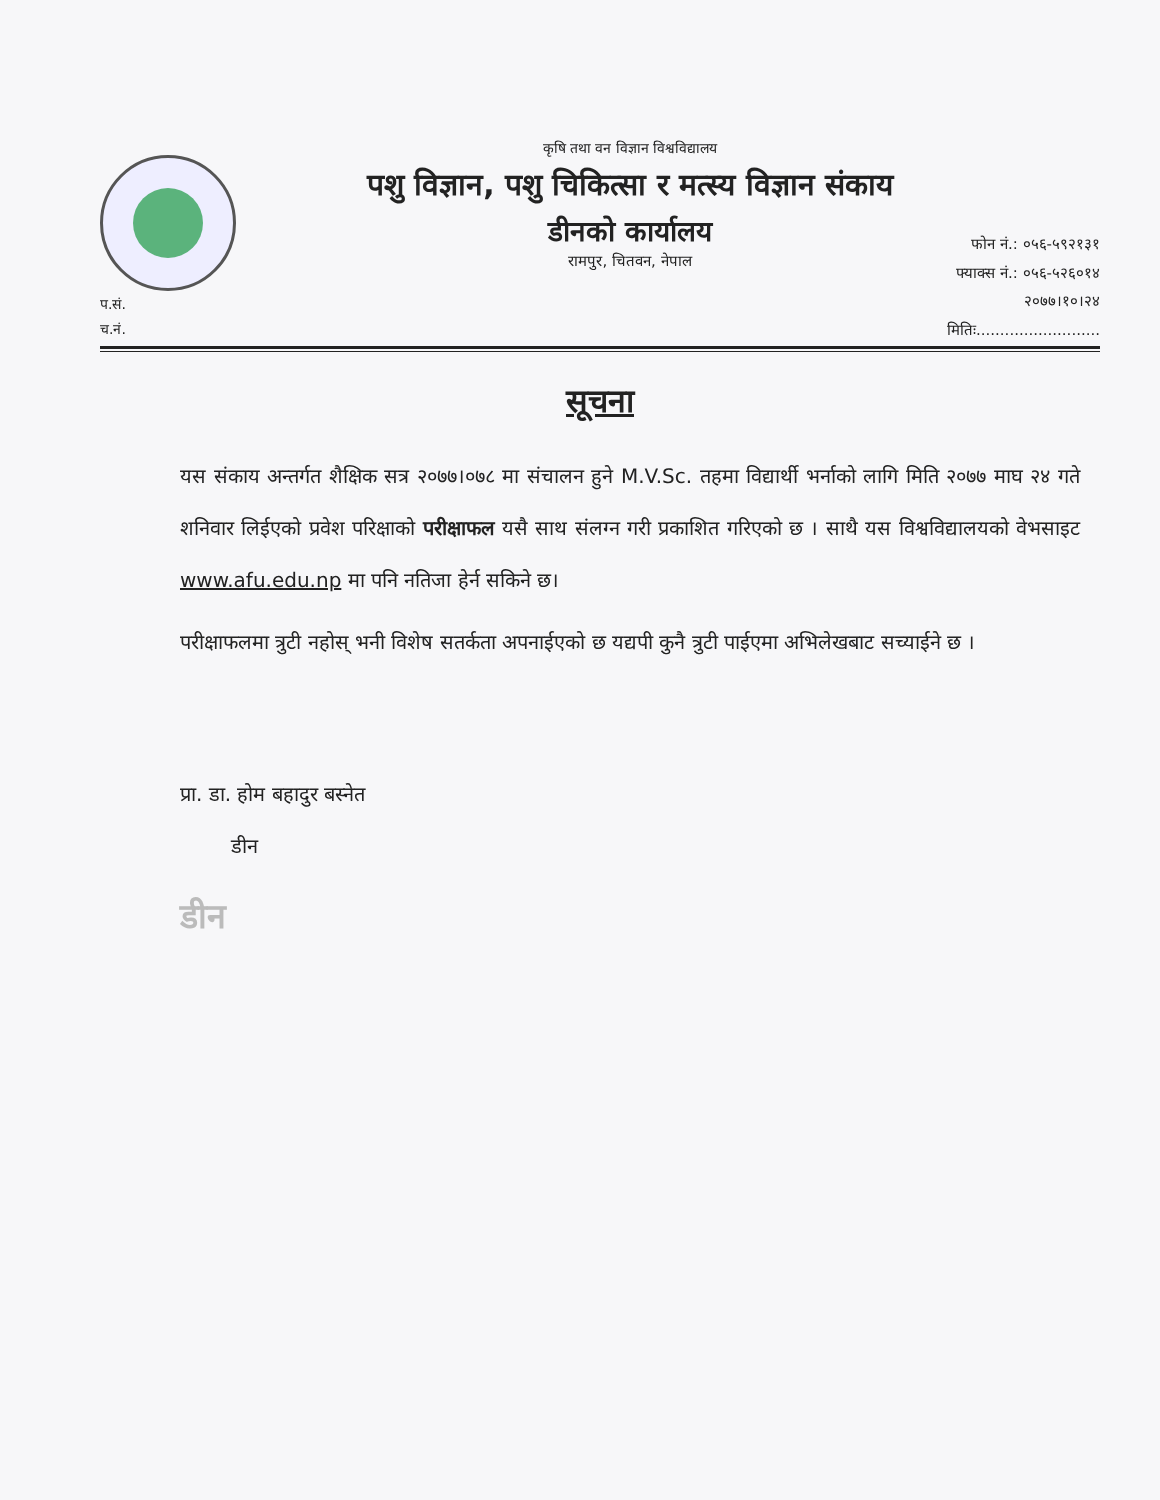कृषि तथा वन विज्ञान विश्वविद्यालय
पशु विज्ञान, पशु चिकित्सा र मत्स्य विज्ञान संकाय
डीनको कार्यालय
रामपुर, चितवन, नेपाल
फोन नं.: ०५६-५९२१३१
फ्याक्स नं.: ०५६-५२६०१४
२०७७।१०।२४
मितिः..........................
प.सं.
च.नं.
सूचना
यस संकाय अन्तर्गत शैक्षिक सत्र २०७७।०७८ मा संचालन हुने M.V.Sc. तहमा विद्यार्थी भर्नाको लागि मिति २०७७ माघ २४ गते शनिवार लिईएको प्रवेश परिक्षाको परीक्षाफल यसै साथ संलग्न गरी प्रकाशित गरिएको छ । साथै यस विश्वविद्यालयको वेभसाइट www.afu.edu.np मा पनि नतिजा हेर्न सकिने छ।
परीक्षाफलमा त्रुटी नहोस् भनी विशेष सतर्कता अपनाईएको छ यद्यपी कुनै त्रुटी पाईएमा अभिलेखबाट सच्याईने छ ।
प्रा. डा. होम बहादुर बस्नेत
डीन
डीन